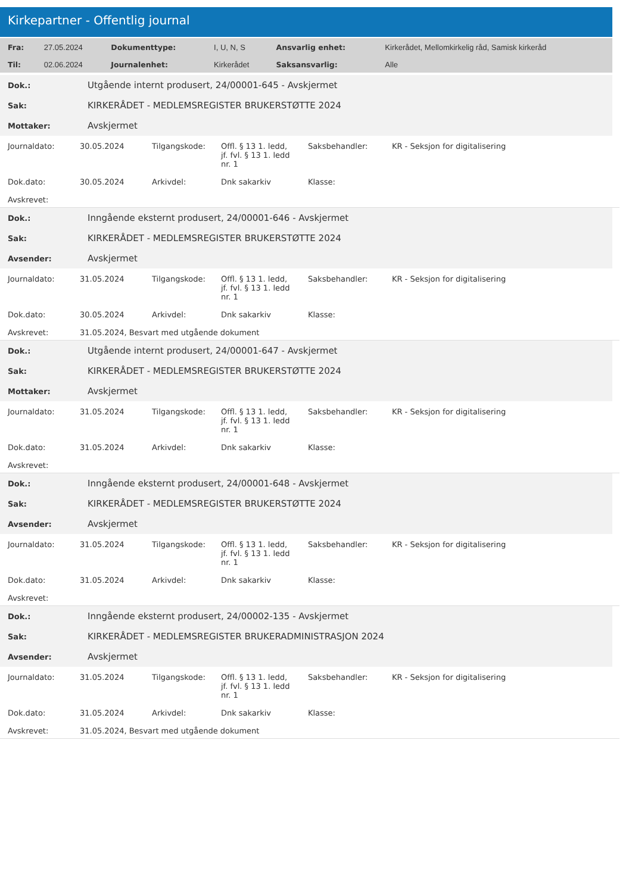Kirkepartner - Offentlig journal
| Fra: | 27.05.2024 | Dokumenttype: | I, U, N, S | Ansvarlig enhet: | Kirkerådet, Mellomkirkelig råd, Samisk kirkeråd |
| Til: | 02.06.2024 | Journalenhet: | Kirkerådet | Saksansvarlig: | Alle |
| Dok.: | Utgående internt produsert, 24/00001-645 - Avskjermet |
| Sak: | KIRKERÅDET - MEDLEMSREGISTER BRUKERSTØTTE 2024 |
| Mottaker: | Avskjermet |
| Journaldato: | 30.05.2024 | Tilgangskode: | Offl. § 13 1. ledd, jf. fvl. § 13 1. ledd nr. 1 | Saksbehandler: | KR - Seksjon for digitalisering |
| Dok.dato: | 30.05.2024 | Arkivdel: | Dnk sakarkiv | Klasse: | |
| Avskrevet: | | | | | |
| Dok.: | Inngående eksternt produsert, 24/00001-646 - Avskjermet |
| Sak: | KIRKERÅDET - MEDLEMSREGISTER BRUKERSTØTTE 2024 |
| Avsender: | Avskjermet |
| Journaldato: | 31.05.2024 | Tilgangskode: | Offl. § 13 1. ledd, jf. fvl. § 13 1. ledd nr. 1 | Saksbehandler: | KR - Seksjon for digitalisering |
| Dok.dato: | 30.05.2024 | Arkivdel: | Dnk sakarkiv | Klasse: | |
| Avskrevet: | 31.05.2024, Besvart med utgående dokument | | | | |
| Dok.: | Utgående internt produsert, 24/00001-647 - Avskjermet |
| Sak: | KIRKERÅDET - MEDLEMSREGISTER BRUKERSTØTTE 2024 |
| Mottaker: | Avskjermet |
| Journaldato: | 31.05.2024 | Tilgangskode: | Offl. § 13 1. ledd, jf. fvl. § 13 1. ledd nr. 1 | Saksbehandler: | KR - Seksjon for digitalisering |
| Dok.dato: | 31.05.2024 | Arkivdel: | Dnk sakarkiv | Klasse: | |
| Avskrevet: | | | | | |
| Dok.: | Inngående eksternt produsert, 24/00001-648 - Avskjermet |
| Sak: | KIRKERÅDET - MEDLEMSREGISTER BRUKERSTØTTE 2024 |
| Avsender: | Avskjermet |
| Journaldato: | 31.05.2024 | Tilgangskode: | Offl. § 13 1. ledd, jf. fvl. § 13 1. ledd nr. 1 | Saksbehandler: | KR - Seksjon for digitalisering |
| Dok.dato: | 31.05.2024 | Arkivdel: | Dnk sakarkiv | Klasse: | |
| Avskrevet: | | | | | |
| Dok.: | Inngående eksternt produsert, 24/00002-135 - Avskjermet |
| Sak: | KIRKERÅDET - MEDLEMSREGISTER BRUKERADMINISTRASJON 2024 |
| Avsender: | Avskjermet |
| Journaldato: | 31.05.2024 | Tilgangskode: | Offl. § 13 1. ledd, jf. fvl. § 13 1. ledd nr. 1 | Saksbehandler: | KR - Seksjon for digitalisering |
| Dok.dato: | 31.05.2024 | Arkivdel: | Dnk sakarkiv | Klasse: | |
| Avskrevet: | 31.05.2024, Besvart med utgående dokument | | | | |